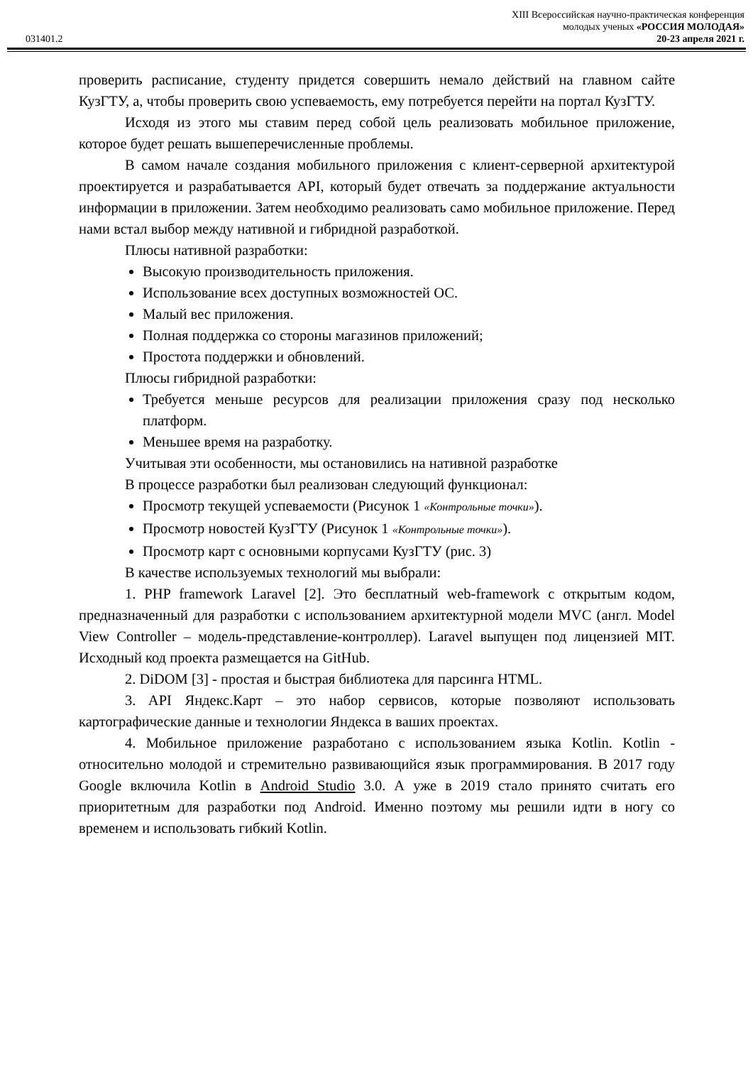031401.2
XIII Всероссийская научно-практическая конференция
молодых ученых «РОССИЯ МОЛОДАЯ»
20-23 апреля 2021 г.
проверить расписание, студенту придется совершить немало действий на главном сайте КузГТУ, а, чтобы проверить свою успеваемость, ему потребуется перейти на портал КузГТУ.
Исходя из этого мы ставим перед собой цель реализовать мобильное приложение, которое будет решать вышеперечисленные проблемы.
В самом начале создания мобильного приложения с клиент-серверной архитектурой проектируется и разрабатывается API, который будет отвечать за поддержание актуальности информации в приложении. Затем необходимо реализовать само мобильное приложение. Перед нами встал выбор между нативной и гибридной разработкой.
Плюсы нативной разработки:
Высокую производительность приложения.
Использование всех доступных возможностей ОС.
Малый вес приложения.
Полная поддержка со стороны магазинов приложений;
Простота поддержки и обновлений.
Плюсы гибридной разработки:
Требуется меньше ресурсов для реализации приложения сразу под несколько платформ.
Меньшее время на разработку.
Учитывая эти особенности, мы остановились на нативной разработке
В процессе разработки был реализован следующий функционал:
Просмотр текущей успеваемости (Рисунок 1 «Контрольные точки»).
Просмотр новостей КузГТУ (Рисунок 1 «Контрольные точки»).
Просмотр карт с основными корпусами КузГТУ (рис. 3)
В качестве используемых технологий мы выбрали:
1. PHP framework Laravel [2]. Это бесплатный web-framework с открытым кодом, предназначенный для разработки с использованием архитектурной модели MVC (англ. Model View Controller – модель-представление-контроллер). Laravel выпущен под лицензией MIT. Исходный код проекта размещается на GitHub.
2. DiDOM [3] - простая и быстрая библиотека для парсинга HTML.
3. API Яндекс.Карт – это набор сервисов, которые позволяют использовать картографические данные и технологии Яндекса в ваших проектах.
4. Мобильное приложение разработано с использованием языка Kotlin. Kotlin - относительно молодой и стремительно развивающийся язык программирования. В 2017 году Google включила Kotlin в Android Studio 3.0. А уже в 2019 стало принято считать его приоритетным для разработки под Android. Именно поэтому мы решили идти в ногу со временем и использовать гибкий Kotlin.